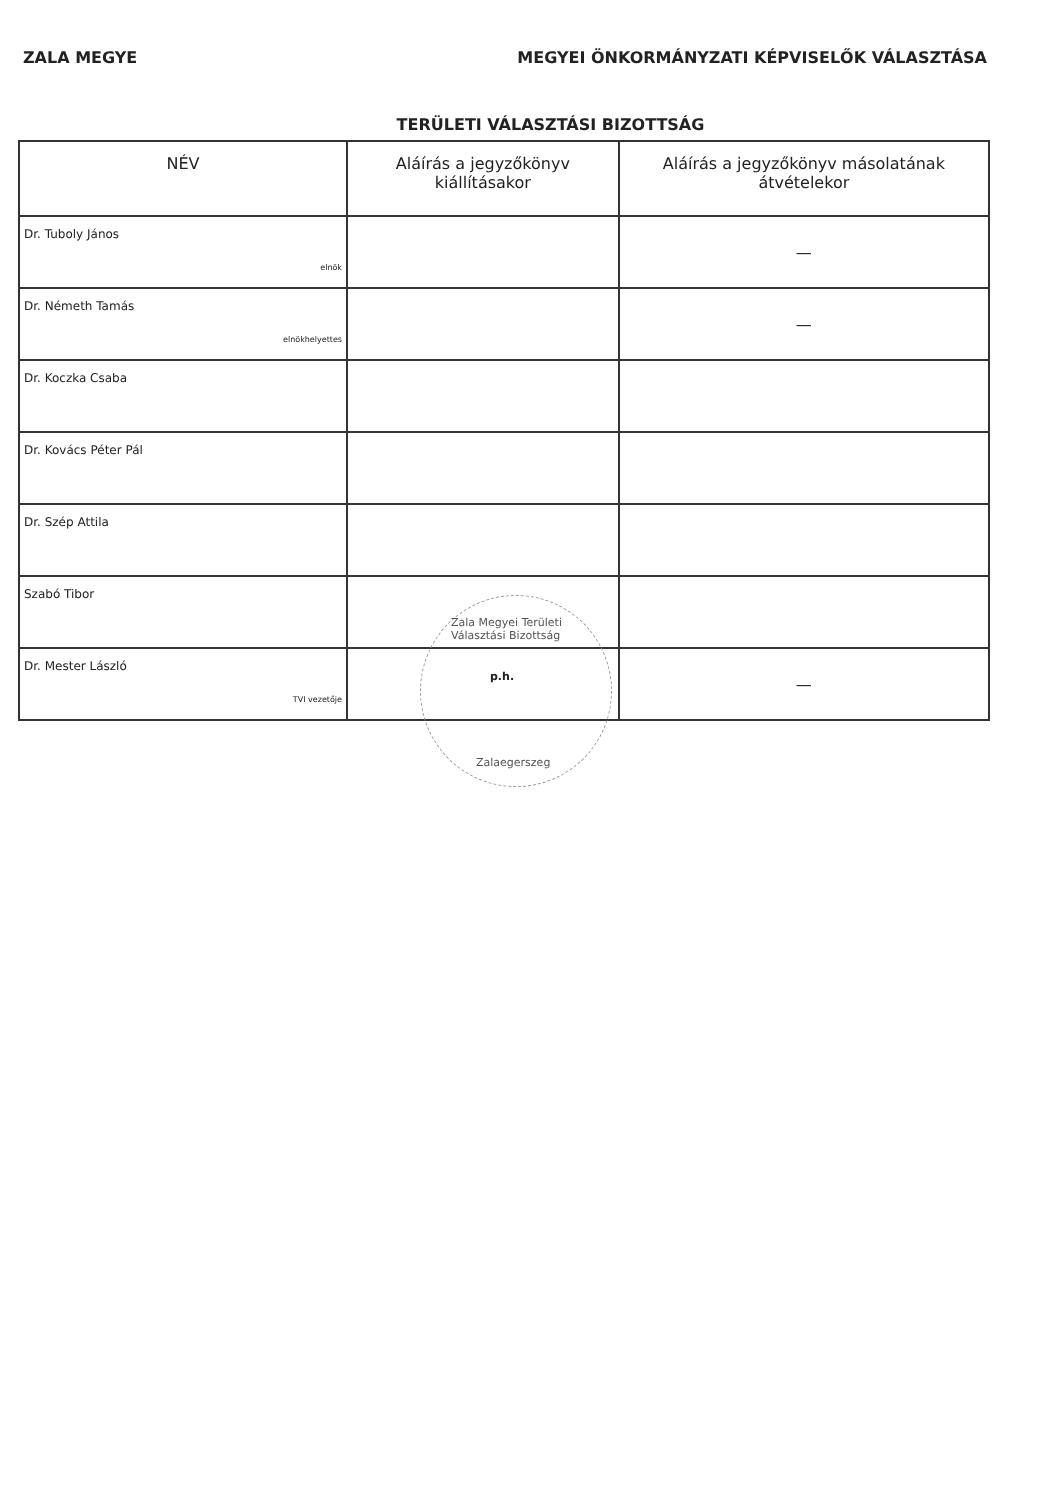ZALA MEGYE MEGYEI ÖNKORMÁNYZATI KÉPVISELŐK VÁLASZTÁSA
TERÜLETI VÁLASZTÁSI BIZOTTSÁG
| NÉV | Aláírás a jegyzőkönyv kiállításakor | Aláírás a jegyzőkönyv másolatának átvételekor |
| --- | --- | --- |
| Dr. Tuboly János elnök | | — |
| Dr. Németh Tamás elnökhelyettes | | — |
| Dr. Koczka Csaba | | |
| Dr. Kovács Péter Pál | | |
| Dr. Szép Attila | | |
| Szabó Tibor | | |
| Dr. Mester László TVI vezetője | | — |
Zala Megyei Területi Választási Bizottság
Zalaegerszeg
p.h.